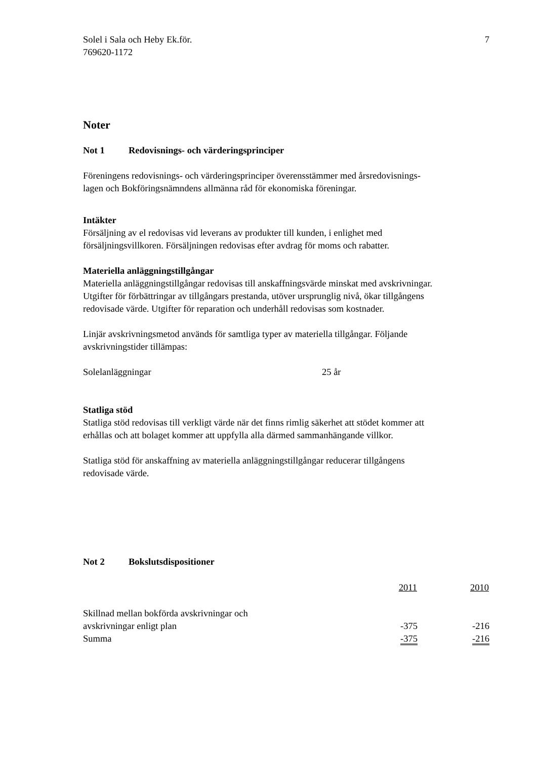Solel i Sala och Heby Ek.för.
769620-1172
7
Noter
Not 1 Redovisnings- och värderingsprinciper
Föreningens redovisnings- och värderingsprinciper överensstämmer med årsredovisnings-
lagen och Bokföringsnämndens allmänna råd för ekonomiska föreningar.
Intäkter
Försäljning av el redovisas vid leverans av produkter till kunden, i enlighet med
försäljningsvillkoren. Försäljningen redovisas efter avdrag för moms och rabatter.
Materiella anläggningstillgångar
Materiella anläggningstillgångar redovisas till anskaffningsvärde minskat med avskrivningar.
Utgifter för förbättringar av tillgångars prestanda, utöver ursprunglig nivå, ökar tillgångens
redovisade värde. Utgifter för reparation och underhåll redovisas som kostnader.
Linjär avskrivningsmetod används för samtliga typer av materiella tillgångar. Följande
avskrivningstider tillämpas:
Solelanläggningar 25 år
Statliga stöd
Statliga stöd redovisas till verkligt värde när det finns rimlig säkerhet att stödet kommer att
erhållas och att bolaget kommer att uppfylla alla därmed sammanhängande villkor.
Statliga stöd för anskaffning av materiella anläggningstillgångar reducerar tillgångens
redovisade värde.
Not 2 Bokslutsdispositioner
| | 2011 | 2010 |
| --- | --- | --- |
| Skillnad mellan bokförda avskrivningar och avskrivningar enligt plan | -375 | -216 |
| Summa | -375 | -216 |